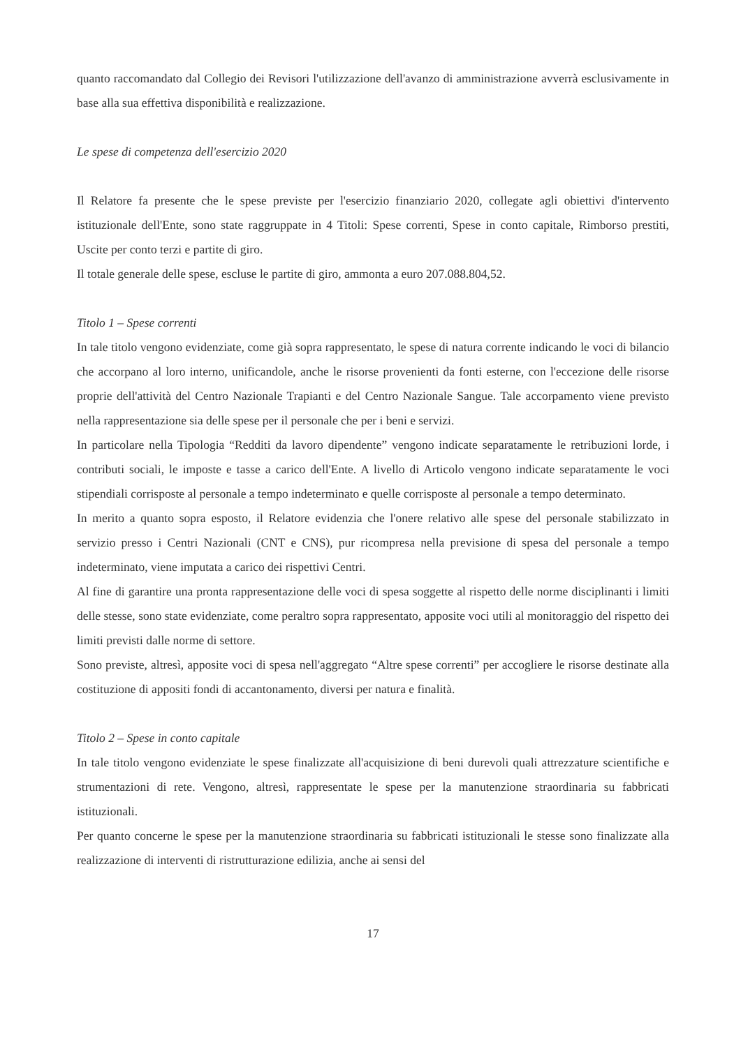quanto raccomandato dal Collegio dei Revisori l'utilizzazione dell'avanzo di amministrazione avverrà esclusivamente in base alla sua effettiva disponibilità e realizzazione.
Le spese di competenza dell'esercizio 2020
Il Relatore fa presente che le spese previste per l'esercizio finanziario 2020, collegate agli obiettivi d'intervento istituzionale dell'Ente, sono state raggruppate in 4 Titoli: Spese correnti, Spese in conto capitale, Rimborso prestiti, Uscite per conto terzi e partite di giro.
Il totale generale delle spese, escluse le partite di giro, ammonta a euro 207.088.804,52.
Titolo 1 – Spese correnti
In tale titolo vengono evidenziate, come già sopra rappresentato, le spese di natura corrente indicando le voci di bilancio che accorpano al loro interno, unificandole, anche le risorse provenienti da fonti esterne, con l'eccezione delle risorse proprie dell'attività del Centro Nazionale Trapianti e del Centro Nazionale Sangue. Tale accorpamento viene previsto nella rappresentazione sia delle spese per il personale che per i beni e servizi.
In particolare nella Tipologia “Redditi da lavoro dipendente” vengono indicate separatamente le retribuzioni lorde, i contributi sociali, le imposte e tasse a carico dell'Ente. A livello di Articolo vengono indicate separatamente le voci stipendiali corrisposte al personale a tempo indeterminato e quelle corrisposte al personale a tempo determinato.
In merito a quanto sopra esposto, il Relatore evidenzia che l'onere relativo alle spese del personale stabilizzato in servizio presso i Centri Nazionali (CNT e CNS), pur ricompresa nella previsione di spesa del personale a tempo indeterminato, viene imputata a carico dei rispettivi Centri.
Al fine di garantire una pronta rappresentazione delle voci di spesa soggette al rispetto delle norme disciplinanti i limiti delle stesse, sono state evidenziate, come peraltro sopra rappresentato, apposite voci utili al monitoraggio del rispetto dei limiti previsti dalle norme di settore.
Sono previste, altresì, apposite voci di spesa nell'aggregato “Altre spese correnti” per accogliere le risorse destinate alla costituzione di appositi fondi di accantonamento, diversi per natura e finalità.
Titolo 2 – Spese in conto capitale
In tale titolo vengono evidenziate le spese finalizzate all'acquisizione di beni durevoli quali attrezzature scientifiche e strumentazioni di rete. Vengono, altresì, rappresentate le spese per la manutenzione straordinaria su fabbricati istituzionali.
Per quanto concerne le spese per la manutenzione straordinaria su fabbricati istituzionali le stesse sono finalizzate alla realizzazione di interventi di ristrutturazione edilizia, anche ai sensi del
17